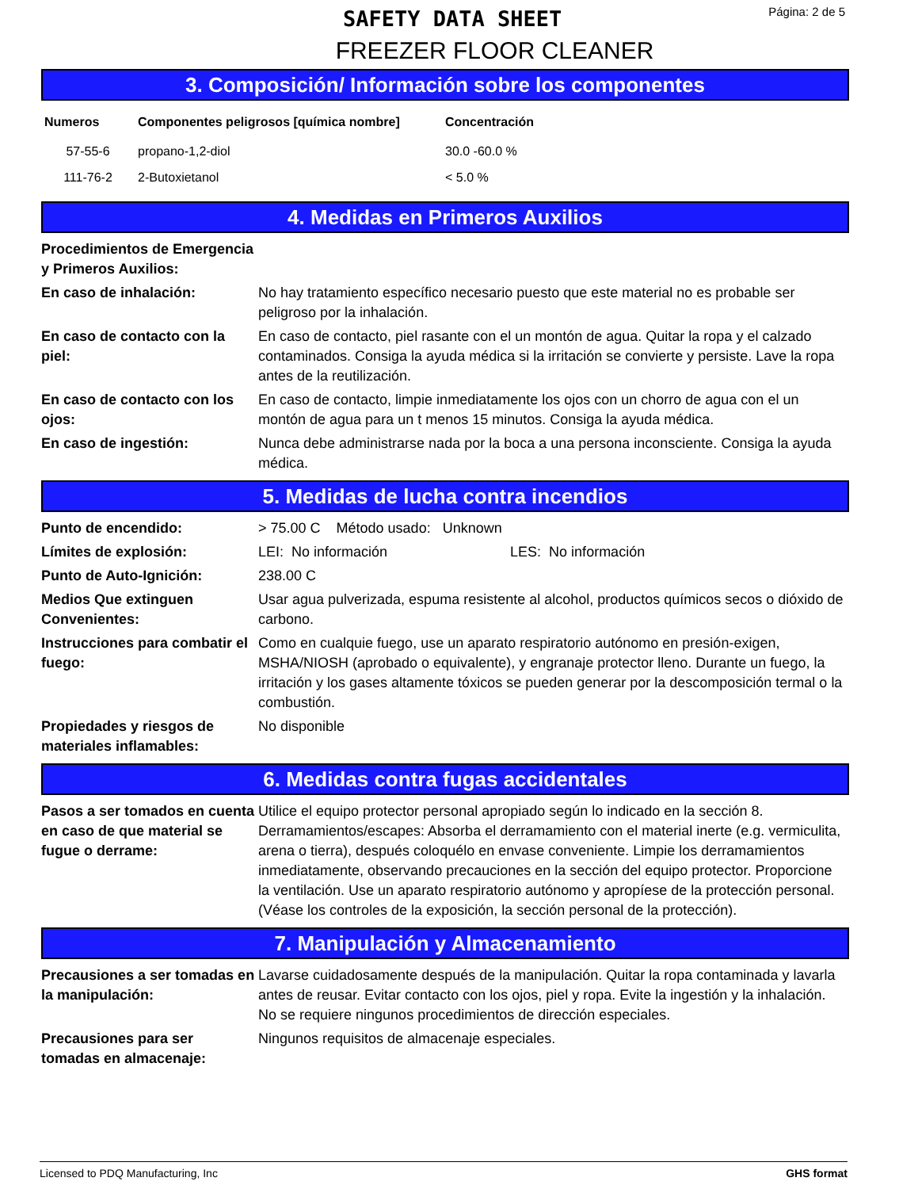SAFETY DATA SHEET
Página: 2 de 5
FREEZER FLOOR CLEANER
3. Composición/ Información sobre los componentes
| Numeros | Componentes peligrosos [química nombre] | Concentración |
| --- | --- | --- |
| 57-55-6 | propano-1,2-diol | 30.0 -60.0 % |
| 111-76-2 | 2-Butoxietanol | < 5.0 % |
4. Medidas en Primeros Auxilios
| Procedimientos de Emergencia y Primeros Auxilios: | |
| En caso de inhalación: | No hay tratamiento específico necesario puesto que este material no es probable ser peligroso por la inhalación. |
| En caso de contacto con la piel: | En caso de contacto, piel rasante con el un montón de agua. Quitar la ropa y el calzado contaminados. Consiga la ayuda médica si la irritación se convierte y persiste. Lave la ropa antes de la reutilización. |
| En caso de contacto con los ojos: | En caso de contacto, limpie inmediatamente los ojos con un chorro de agua con el un montón de agua para un t menos 15 minutos. Consiga la ayuda médica. |
| En caso de ingestión: | Nunca debe administrarse nada por la boca a una persona inconsciente. Consiga la ayuda médica. |
5. Medidas de lucha contra incendios
| Punto de encendido: | > 75.00 C Método usado: Unknown |
| Límites de explosión: | LEI: No información LES: No información |
| Punto de Auto-Ignición: | 238.00 C |
| Medios Que extinguen Convenientes: | Usar agua pulverizada, espuma resistente al alcohol, productos químicos secos o dióxido de carbono. |
| Instrucciones para combatir el fuego: | Como en cualquie fuego, use un aparato respiratorio autónomo en presión-exigen, MSHA/NIOSH (aprobado o equivalente), y engranaje protector lleno. Durante un fuego, la irritación y los gases altamente tóxicos se pueden generar por la descomposición termal o la combustión. |
| Propiedades y riesgos de materiales inflamables: | No disponible |
6. Medidas contra fugas accidentales
| Pasos a ser tomados en cuenta en caso de que material se fugue o derrame: | Utilice el equipo protector personal apropiado según lo indicado en la sección 8. Derramamientos/escapes: Absorba el derramamiento con el material inerte (e.g. vermiculita, arena o tierra), después coloquélo en envase conveniente. Limpie los derramamientos inmediatamente, observando precauciones en la sección del equipo protector. Proporcione la ventilación. Use un aparato respiratorio autónomo y apropíese de la protección personal. (Véase los controles de la exposición, la sección personal de la protección). |
7. Manipulación y Almacenamiento
| Precausiones a ser tomadas en la manipulación: | Lavarse cuidadosamente después de la manipulación. Quitar la ropa contaminada y lavarla antes de reusar. Evitar contacto con los ojos, piel y ropa. Evite la ingestión y la inhalación. No se requiere ningunos procedimientos de dirección especiales. |
| Precausiones para ser tomadas en almacenaje: | Ningunos requisitos de almacenaje especiales. |
Licensed to PDQ Manufacturing, Inc GHS format